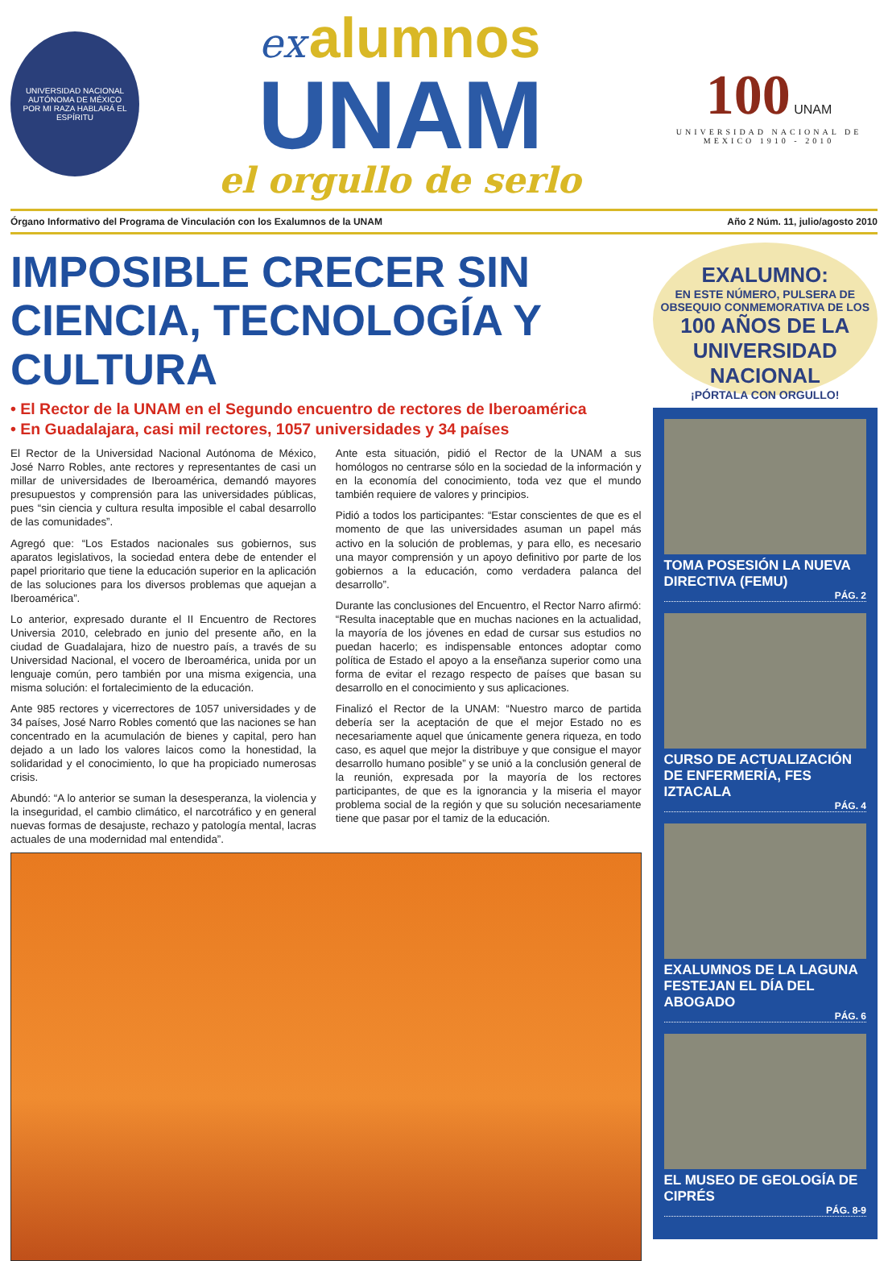UNIVERSIDAD NACIONAL AUTÓNOMA DE MÉXICO
POR MI RAZA HABLARÁ EL ESPÍRITU
ex alumnos
UNAM
el orgullo de serlo
100 UNAM
UNIVERSIDAD NACIONAL DE MEXICO 1910 - 2010
Órgano Informativo del Programa de Vinculación con los Exalumnos de la UNAM Año 2 Núm. 11, julio/agosto 2010
IMPOSIBLE CRECER SIN CIENCIA, TECNOLOGÍA Y CULTURA
• El Rector de la UNAM en el Segundo encuentro de rectores de Iberoamérica
• En Guadalajara, casi mil rectores, 1057 universidades y 34 países
El Rector de la Universidad Nacional Autónoma de México, José Narro Robles, ante rectores y representantes de casi un millar de universidades de Iberoamérica, demandó mayores presupuestos y comprensión para las universidades públicas, pues “sin ciencia y cultura resulta imposible el cabal desarrollo de las comunidades”.
Agregó que: “Los Estados nacionales sus gobiernos, sus aparatos legislativos, la sociedad entera debe de entender el papel prioritario que tiene la educación superior en la aplicación de las soluciones para los diversos problemas que aquejan a Iberoamérica”.
Lo anterior, expresado durante el II Encuentro de Rectores Universia 2010, celebrado en junio del presente año, en la ciudad de Guadalajara, hizo de nuestro país, a través de su Universidad Nacional, el vocero de Iberoamérica, unida por un lenguaje común, pero también por una misma exigencia, una misma solución: el fortalecimiento de la educación.
Ante 985 rectores y vicerrectores de 1057 universidades y de 34 países, José Narro Robles comentó que las naciones se han concentrado en la acumulación de bienes y capital, pero han dejado a un lado los valores laicos como la honestidad, la solidaridad y el conocimiento, lo que ha propiciado numerosas crisis.
Abundó: “A lo anterior se suman la desesperanza, la violencia y la inseguridad, el cambio climático, el narcotráfico y en general nuevas formas de desajuste, rechazo y patología mental, lacras actuales de una modernidad mal entendida”.
Ante esta situación, pidió el Rector de la UNAM a sus homólogos no centrarse sólo en la sociedad de la información y en la economía del conocimiento, toda vez que el mundo también requiere de valores y principios.
Pidió a todos los participantes: “Estar conscientes de que es el momento de que las universidades asuman un papel más activo en la solución de problemas, y para ello, es necesario una mayor comprensión y un apoyo definitivo por parte de los gobiernos a la educación, como verdadera palanca del desarrollo”.
Durante las conclusiones del Encuentro, el Rector Narro afirmó: “Resulta inaceptable que en muchas naciones en la actualidad, la mayoría de los jóvenes en edad de cursar sus estudios no puedan hacerlo; es indispensable entonces adoptar como política de Estado el apoyo a la enseñanza superior como una forma de evitar el rezago respecto de países que basan su desarrollo en el conocimiento y sus aplicaciones.
Finalizó el Rector de la UNAM: “Nuestro marco de partida debería ser la aceptación de que el mejor Estado no es necesariamente aquel que únicamente genera riqueza, en todo caso, es aquel que mejor la distribuye y que consigue el mayor desarrollo humano posible” y se unió a la conclusión general de la reunión, expresada por la mayoría de los rectores participantes, de que es la ignorancia y la miseria el mayor problema social de la región y que su solución necesariamente tiene que pasar por el tamiz de la educación.
EXALUMNO:
EN ESTE NÚMERO, PULSERA DE OBSEQUIO CONMEMORATIVA DE LOS
100 AÑOS DE LA UNIVERSIDAD NACIONAL
¡PÓRTALA CON ORGULLO!
TOMA POSESIÓN LA NUEVA DIRECTIVA (FEMU)
PÁG. 2
CURSO DE ACTUALIZACIÓN DE ENFERMERÍA, FES IZTACALA
PÁG. 4
EXALUMNOS DE LA LAGUNA FESTEJAN EL DÍA DEL ABOGADO
PÁG. 6
EL MUSEO DE GEOLOGÍA DE CIPRÉS
PÁG. 8-9